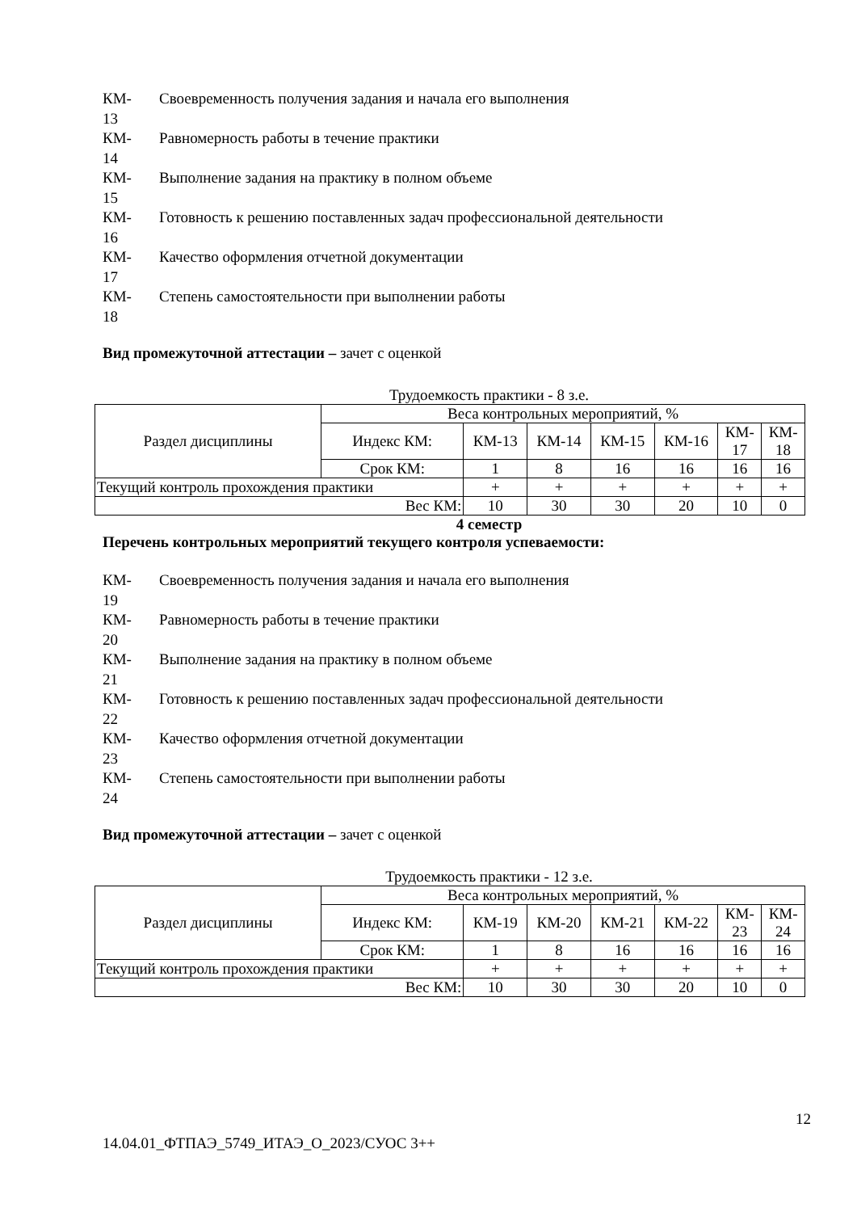КМ-
13
Своевременность получения задания и начала его выполнения
КМ-
14
Равномерность работы в течение практики
КМ-
15
Выполнение задания на практику в полном объеме
КМ-
16
Готовность к решению поставленных задач профессиональной деятельности
КМ-
17
Качество оформления отчетной документации
КМ-
18
Степень самостоятельности при выполнении работы
Вид промежуточной аттестации – зачет с оценкой
Трудоемкость практики - 8 з.е.
| Раздел дисциплины | Веса контрольных мероприятий, % | | | | | | |
| | Индекс КМ: | КМ-13 | КМ-14 | КМ-15 | КМ-16 | КМ- 17 | КМ- 18 |
| | Срок КМ: | 1 | 8 | 16 | 16 | 16 | 16 |
| Текущий контроль прохождения практики | | + | + | + | + | + | + |
| Вес КМ: | | 10 | 30 | 30 | 20 | 10 | 0 |
4 семестр
Перечень контрольных мероприятий текущего контроля успеваемости:
КМ-
19
Своевременность получения задания и начала его выполнения
КМ-
20
Равномерность работы в течение практики
КМ-
21
Выполнение задания на практику в полном объеме
КМ-
22
Готовность к решению поставленных задач профессиональной деятельности
КМ-
23
Качество оформления отчетной документации
КМ-
24
Степень самостоятельности при выполнении работы
Вид промежуточной аттестации – зачет с оценкой
Трудоемкость практики - 12 з.е.
| Раздел дисциплины | Веса контрольных мероприятий, % | | | | | | |
| | Индекс КМ: | КМ-19 | КМ-20 | КМ-21 | КМ-22 | КМ- 23 | КМ- 24 |
| | Срок КМ: | 1 | 8 | 16 | 16 | 16 | 16 |
| Текущий контроль прохождения практики | | + | + | + | + | + | + |
| Вес КМ: | | 10 | 30 | 30 | 20 | 10 | 0 |
12
14.04.01_ФТПАЭ_5749_ИТАЭ_О_2023/СУОС 3++